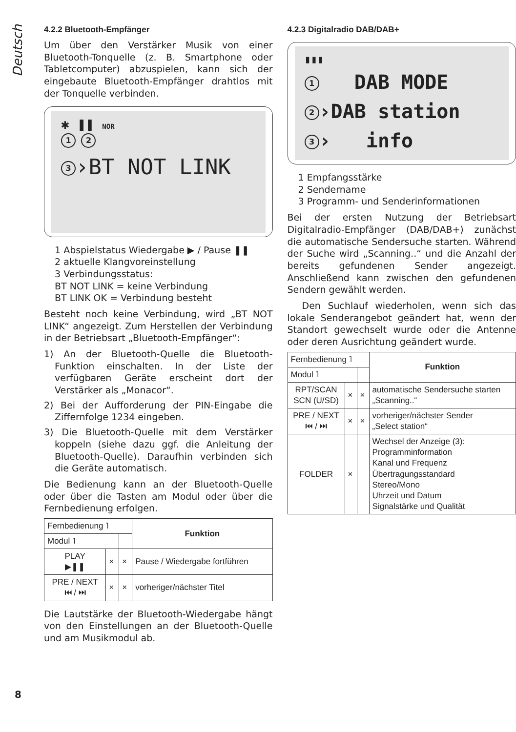Deutsch
4.2.2 Bluetooth-Empfänger
Um über den Verstärker Musik von einer Bluetooth-Tonquelle (z. B. Smartphone oder Tabletcomputer) abzuspielen, kann sich der eingebaute Bluetooth-Empfänger drahtlos mit der Tonquelle verbinden.
✱ ❚❚ NOR
1 2
3 ›BT NOT LINK
1 Abspielstatus Wiedergabe ▶ / Pause ❚❚
2 aktuelle Klangvoreinstellung
3 Verbindungsstatus:
BT NOT LINK = keine Verbindung
BT LINK OK = Verbindung besteht
Besteht noch keine Verbindung, wird „BT NOT LINK“ angezeigt. Zum Herstellen der Verbindung in der Betriebsart „Bluetooth-Empfänger“:
1) An der Bluetooth-Quelle die Bluetooth-Funktion einschalten. In der Liste der verfügbaren Geräte erscheint dort der Verstärker als „Monacor“.
2) Bei der Aufforderung der PIN-Eingabe die Ziffernfolge 1234 eingeben.
3) Die Bluetooth-Quelle mit dem Verstärker koppeln (siehe dazu ggf. die Anleitung der Bluetooth-Quelle). Daraufhin verbinden sich die Geräte automatisch.
Die Bedienung kann an der Bluetooth-Quelle oder über die Tasten am Modul oder über die Fernbedienung erfolgen.
| Fernbedienung ˥ | | | Funktion |
| Modul ˥ | | | |
| PLAY ▶❚❚ | × | × | Pause / Wiedergabe fortführen |
| PRE / NEXT ⏮ / ⏭ | × | × | vorheriger/nächster Titel |
Die Lautstärke der Bluetooth-Wiedergabe hängt von den Einstellungen an der Bluetooth-Quelle und am Musikmodul ab.
4.2.3 Digitalradio DAB/DAB+
▮▮▮
1 DAB MODE
2 ›DAB station
3 › info
1 Empfangsstärke
2 Sendername
3 Programm- und Senderinformationen
Bei der ersten Nutzung der Betriebsart Digitalradio-Empfänger (DAB/DAB+) zunächst die automatische Sendersuche starten. Während der Suche wird „Scanning..“ und die Anzahl der bereits gefundenen Sender angezeigt. Anschließend kann zwischen den gefundenen Sendern gewählt werden.
Den Suchlauf wiederholen, wenn sich das lokale Senderangebot geändert hat, wenn der Standort gewechselt wurde oder die Antenne oder deren Ausrichtung geändert wurde.
| Fernbedienung ˥ | | | Funktion |
| Modul ˥ | | | |
| RPT/SCAN SCN (U/SD) | × | × | automatische Sendersuche starten „Scanning..“ |
| PRE / NEXT ⏮ / ⏭ | × | × | vorheriger/nächster Sender „Select station“ |
| FOLDER | × | | Wechsel der Anzeige (3): Programminformation Kanal und Frequenz Übertragungsstandard Stereo/Mono Uhrzeit und Datum Signalstärke und Qualität |
8